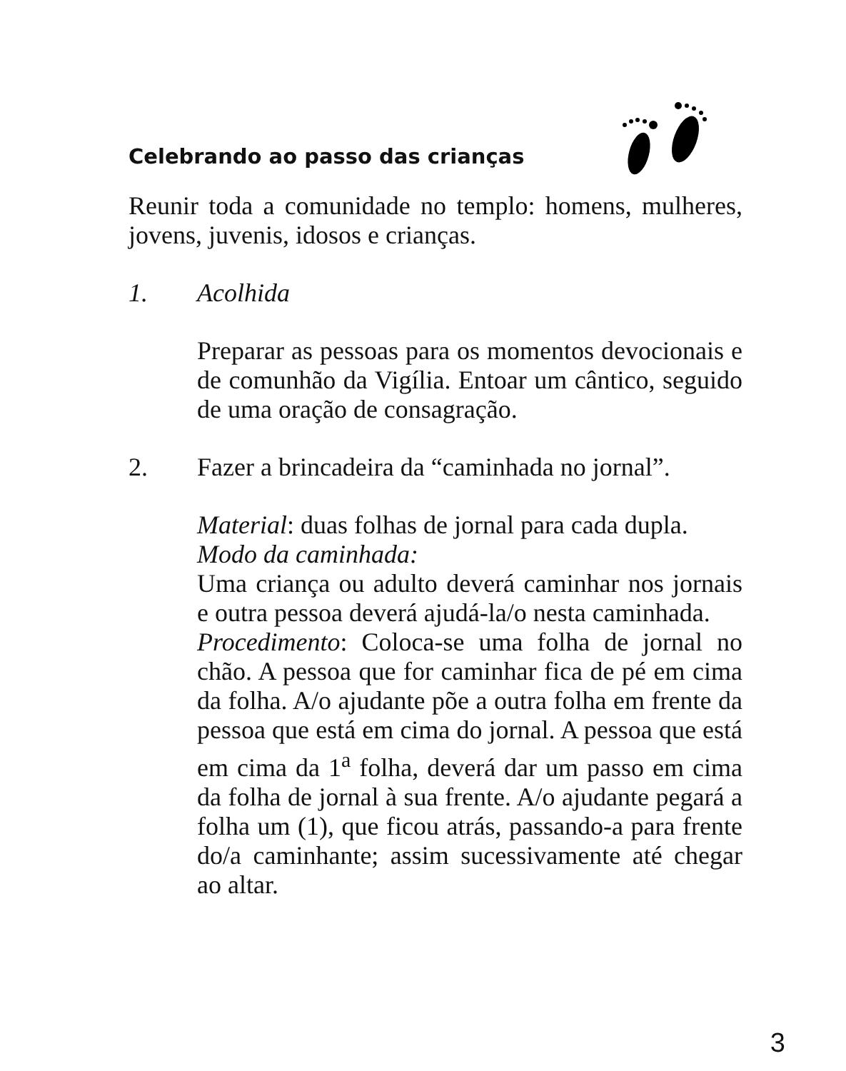Celebrando ao passo das crianças
Reunir toda a comunidade no templo: homens, mulheres, jovens, juvenis, idosos e crianças.
1. Acolhida
Preparar as pessoas para os momentos devocionais e de comunhão da Vigília. Entoar um cântico, seguido de uma oração de consagração.
2. Fazer a brincadeira da “caminhada no jornal”.
Material: duas folhas de jornal para cada dupla.
Modo da caminhada:
Uma criança ou adulto deverá caminhar nos jornais e outra pessoa deverá ajudá-la/o nesta caminhada.
Procedimento: Coloca-se uma folha de jornal no chão. A pessoa que for caminhar fica de pé em cima da folha. A/o ajudante põe a outra folha em frente da pessoa que está em cima do jornal. A pessoa que está em cima da 1<sup>a</sup> folha, deverá dar um passo em cima da folha de jornal à sua frente. A/o ajudante pegará a folha um (1), que ficou atrás, passando-a para frente do/a caminhante; assim sucessivamente até chegar ao altar.
3